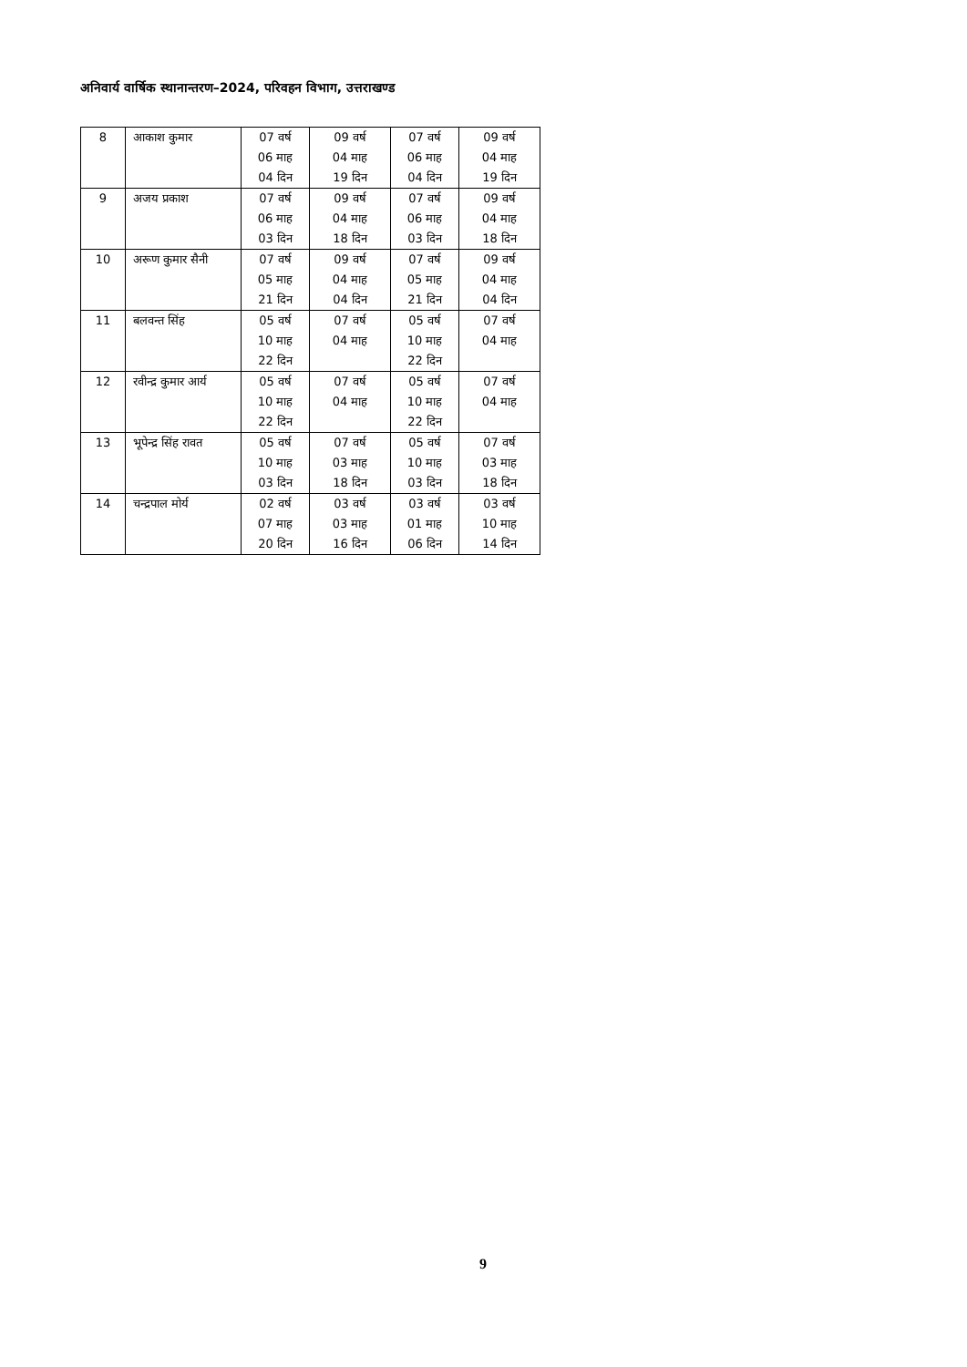अनिवार्य वार्षिक स्थानान्तरण–2024, परिवहन विभाग, उत्तराखण्ड
| 8 | आकाश कुमार | 07 वर्ष 06 माह 04 दिन | 09 वर्ष 04 माह 19 दिन | 07 वर्ष 06 माह 04 दिन | 09 वर्ष 04 माह 19 दिन |
| 9 | अजय प्रकाश | 07 वर्ष 06 माह 03 दिन | 09 वर्ष 04 माह 18 दिन | 07 वर्ष 06 माह 03 दिन | 09 वर्ष 04 माह 18 दिन |
| 10 | अरूण कुमार सैनी | 07 वर्ष 05 माह 21 दिन | 09 वर्ष 04 माह 04 दिन | 07 वर्ष 05 माह 21 दिन | 09 वर्ष 04 माह 04 दिन |
| 11 | बलवन्त सिंह | 05 वर्ष 10 माह 22 दिन | 07 वर्ष 04 माह | 05 वर्ष 10 माह 22 दिन | 07 वर्ष 04 माह |
| 12 | रवीन्द्र कुमार आर्य | 05 वर्ष 10 माह 22 दिन | 07 वर्ष 04 माह | 05 वर्ष 10 माह 22 दिन | 07 वर्ष 04 माह |
| 13 | भूपेन्द्र सिंह रावत | 05 वर्ष 10 माह 03 दिन | 07 वर्ष 03 माह 18 दिन | 05 वर्ष 10 माह 03 दिन | 07 वर्ष 03 माह 18 दिन |
| 14 | चन्द्रपाल मोर्य | 02 वर्ष 07 माह 20 दिन | 03 वर्ष 03 माह 16 दिन | 03 वर्ष 01 माह 06 दिन | 03 वर्ष 10 माह 14 दिन |
9